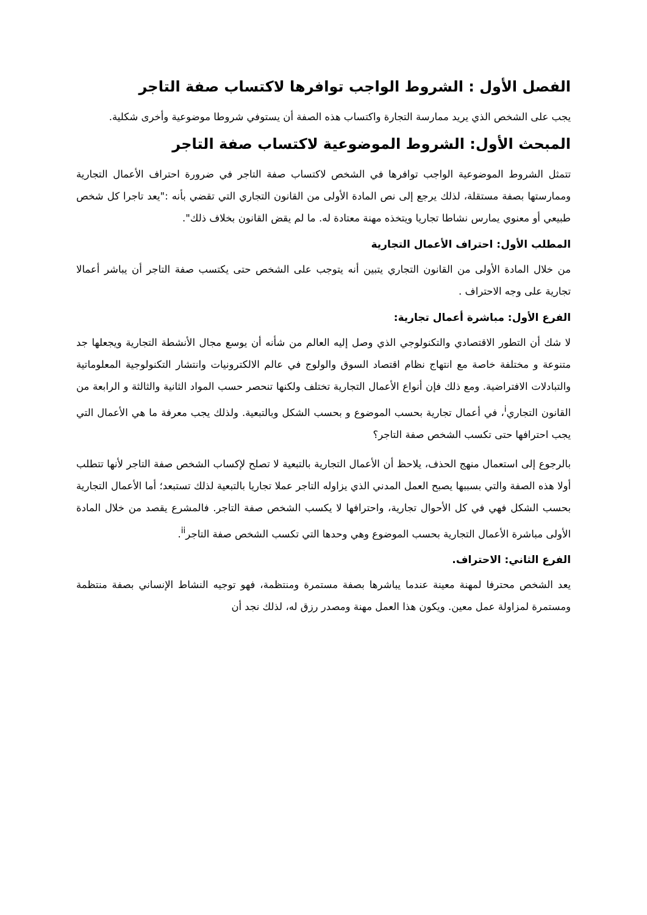الفصل الأول : الشروط الواجب توافرها لاكتساب صفة التاجر
يجب على الشخص الذي يريد ممارسة التجارة واكتساب هذه الصفة أن يستوفي شروطا موضوعية وأخرى شكلية.
المبحث الأول: الشروط الموضوعية لاكتساب صفة التاجر
تتمثل الشروط الموضوعية الواجب توافرها في الشخص لاكتساب صفة التاجر في ضرورة احتراف الأعمال التجارية وممارستها بصفة مستقلة، لذلك يرجع إلى نص المادة الأولى من القانون التجاري التي تقضي بأنه :"يعد تاجرا كل شخص طبيعي أو معنوي يمارس نشاطا تجاريا ويتخذه مهنة معتادة له. ما لم يقض القانون بخلاف ذلك".
المطلب الأول: احتراف الأعمال التجارية
من خلال المادة الأولى من القانون التجاري يتبين أنه يتوجب على الشخص حتى يكتسب صفة التاجر أن يباشر أعمالا تجارية على وجه الاحتراف .
الفرع الأول: مباشرة أعمال تجارية:
لا شك أن التطور الاقتصادي والتكنولوجي الذي وصل إليه العالم من شأنه أن يوسع مجال الأنشطة التجارية ويجعلها جد متنوعة و مختلفة خاصة مع انتهاج نظام اقتصاد السوق والولوج في عالم الالكترونيات وانتشار التكنولوجية المعلوماتية والتبادلات الافتراضية. ومع ذلك فإن أنواع الأعمال التجارية تختلف ولكنها تنحصر حسب المواد الثانية والثالثة و الرابعة من القانون التجاري<sup>i</sup>، في أعمال تجارية بحسب الموضوع و بحسب الشكل وبالتبعية. ولذلك يجب معرفة ما هي الأعمال التي يجب احترافها حتى تكسب الشخص صفة التاجر؟
بالرجوع إلى استعمال منهج الحذف، يلاحظ أن الأعمال التجارية بالتبعية لا تصلح لإكساب الشخص صفة التاجر لأنها تتطلب أولا هذه الصفة والتي بسببها يصبح العمل المدني الذي يزاوله التاجر عملا تجاريا بالتبعية لذلك تستبعد؛ أما الأعمال التجارية بحسب الشكل فهي في كل الأحوال تجارية، واحترافها لا يكسب الشخص صفة التاجر. فالمشرع يقصد من خلال المادة الأولى مباشرة الأعمال التجارية بحسب الموضوع وهي وحدها التي تكسب الشخص صفة التاجر<sup>ii</sup>.
الفرع الثاني: الاحتراف.
يعد الشخص محترفا لمهنة معينة عندما يباشرها بصفة مستمرة ومنتظمة، فهو توجيه النشاط الإنساني بصفة منتظمة ومستمرة لمزاولة عمل معين. ويكون هذا العمل مهنة ومصدر رزق له، لذلك نجد أن